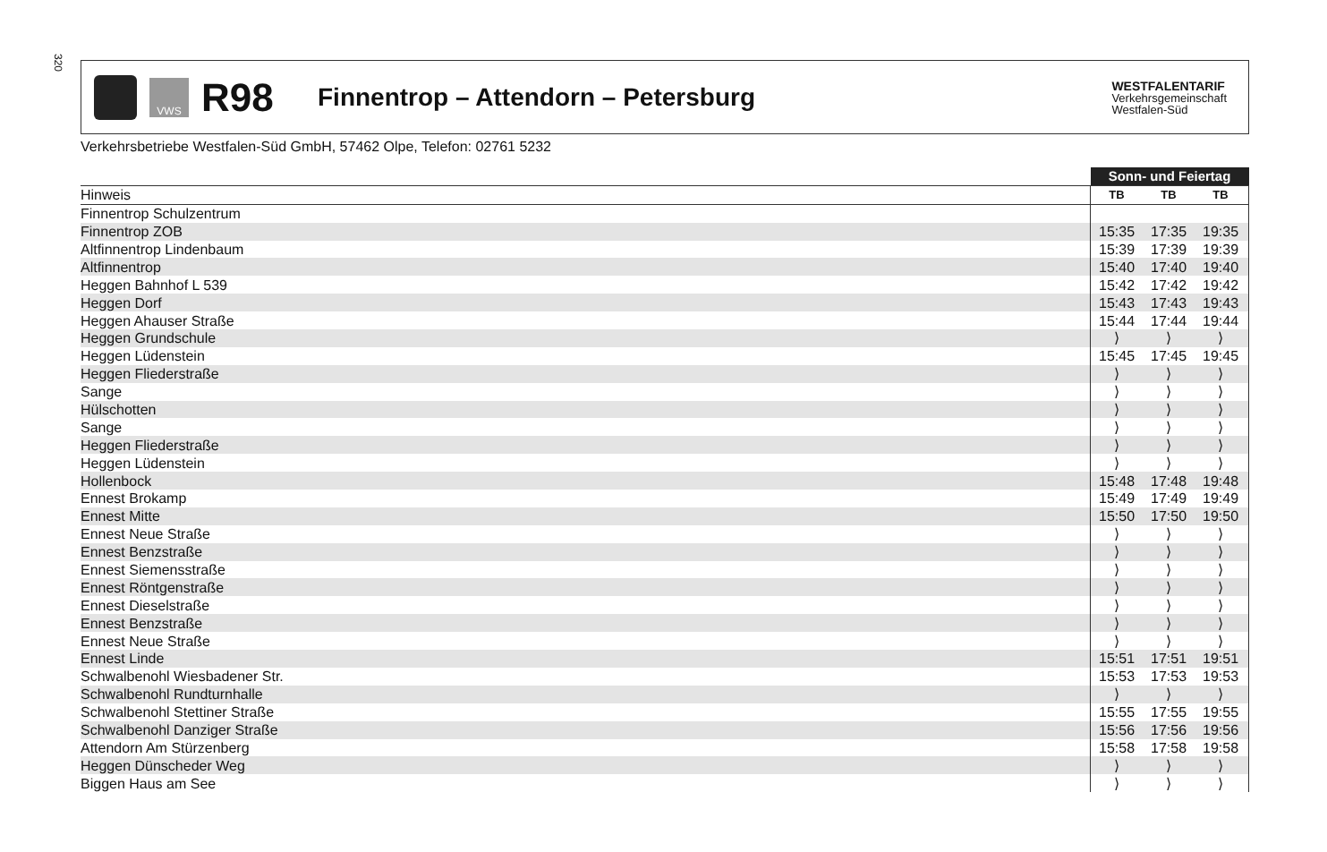320
VWS
R98
Finnentrop – Attendorn – Petersburg
WESTFALENTARIF
Verkehrsgemeinschaft
Westfalen-Süd
Verkehrsbetriebe Westfalen-Süd GmbH, 57462 Olpe, Telefon: 02761 5232
| | Sonn- und Feiertag | | | |
| Hinweis | TB | TB | TB | |
| Finnentrop Schulzentrum | | | | |
| Finnentrop ZOB | 15:35 | 17:35 | 19:35 | |
| Altfinnentrop Lindenbaum | 15:39 | 17:39 | 19:39 | |
| Altfinnentrop | 15:40 | 17:40 | 19:40 | |
| Heggen Bahnhof L 539 | 15:42 | 17:42 | 19:42 | |
| Heggen Dorf | 15:43 | 17:43 | 19:43 | |
| Heggen Ahauser Straße | 15:44 | 17:44 | 19:44 | |
| Heggen Grundschule | ⟩ | ⟩ | ⟩ | |
| Heggen Lüdenstein | 15:45 | 17:45 | 19:45 | |
| Heggen Fliederstraße | ⟩ | ⟩ | ⟩ | |
| Sange | ⟩ | ⟩ | ⟩ | |
| Hülschotten | ⟩ | ⟩ | ⟩ | |
| Sange | ⟩ | ⟩ | ⟩ | |
| Heggen Fliederstraße | ⟩ | ⟩ | ⟩ | |
| Heggen Lüdenstein | ⟩ | ⟩ | ⟩ | |
| Hollenbock | 15:48 | 17:48 | 19:48 | |
| Ennest Brokamp | 15:49 | 17:49 | 19:49 | |
| Ennest Mitte | 15:50 | 17:50 | 19:50 | |
| Ennest Neue Straße | ⟩ | ⟩ | ⟩ | |
| Ennest Benzstraße | ⟩ | ⟩ | ⟩ | |
| Ennest Siemensstraße | ⟩ | ⟩ | ⟩ | |
| Ennest Röntgenstraße | ⟩ | ⟩ | ⟩ | |
| Ennest Dieselstraße | ⟩ | ⟩ | ⟩ | |
| Ennest Benzstraße | ⟩ | ⟩ | ⟩ | |
| Ennest Neue Straße | ⟩ | ⟩ | ⟩ | |
| Ennest Linde | 15:51 | 17:51 | 19:51 | |
| Schwalbenohl Wiesbadener Str. | 15:53 | 17:53 | 19:53 | |
| Schwalbenohl Rundturnhalle | ⟩ | ⟩ | ⟩ | |
| Schwalbenohl Stettiner Straße | 15:55 | 17:55 | 19:55 | |
| Schwalbenohl Danziger Straße | 15:56 | 17:56 | 19:56 | |
| Attendorn Am Stürzenberg | 15:58 | 17:58 | 19:58 | |
| Heggen Dünscheder Weg | ⟩ | ⟩ | ⟩ | |
| Biggen Haus am See | ⟩ | ⟩ | ⟩ | |